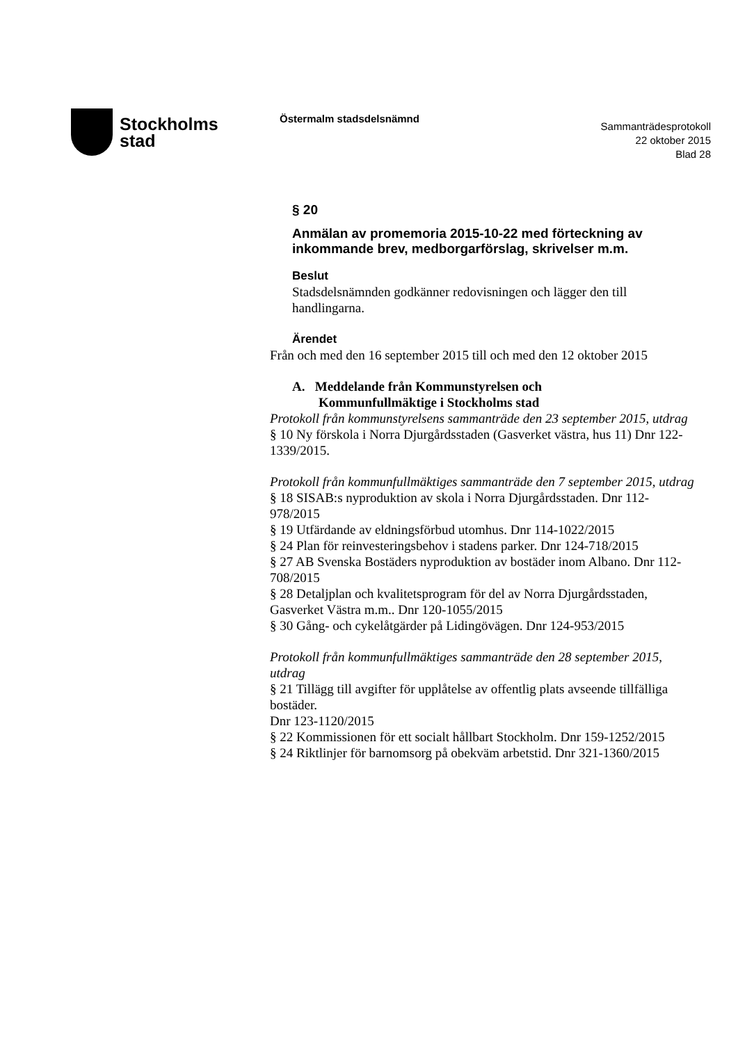Stockholms
stad
Östermalm stadsdelsnämnd
Sammanträdesprotokoll
22 oktober 2015
Blad 28
§ 20
Anmälan av promemoria 2015-10-22 med förteckning av inkommande brev, medborgarförslag, skrivelser m.m.
Beslut
Stadsdelsnämnden godkänner redovisningen och lägger den till handlingarna.
Ärendet
Från och med den 16 september 2015 till och med den 12 oktober 2015
A. Meddelande från Kommunstyrelsen och
Kommunfullmäktige i Stockholms stad
Protokoll från kommunstyrelsens sammanträde den 23 september 2015, utdrag
§ 10 Ny förskola i Norra Djurgårdsstaden (Gasverket västra, hus 11) Dnr 122-1339/2015.
Protokoll från kommunfullmäktiges sammanträde den 7 september 2015, utdrag
§ 18 SISAB:s nyproduktion av skola i Norra Djurgårdsstaden. Dnr 112-978/2015
§ 19 Utfärdande av eldningsförbud utomhus. Dnr 114-1022/2015
§ 24 Plan för reinvesteringsbehov i stadens parker. Dnr 124-718/2015
§ 27 AB Svenska Bostäders nyproduktion av bostäder inom Albano. Dnr 112-708/2015
§ 28 Detaljplan och kvalitetsprogram för del av Norra Djurgårdsstaden, Gasverket Västra m.m.. Dnr 120-1055/2015
§ 30 Gång- och cykelåtgärder på Lidingövägen. Dnr 124-953/2015
Protokoll från kommunfullmäktiges sammanträde den 28 september 2015, utdrag
§ 21 Tillägg till avgifter för upplåtelse av offentlig plats avseende tillfälliga bostäder.
Dnr 123-1120/2015
§ 22 Kommissionen för ett socialt hållbart Stockholm. Dnr 159-1252/2015
§ 24 Riktlinjer för barnomsorg på obekväm arbetstid. Dnr 321-1360/2015